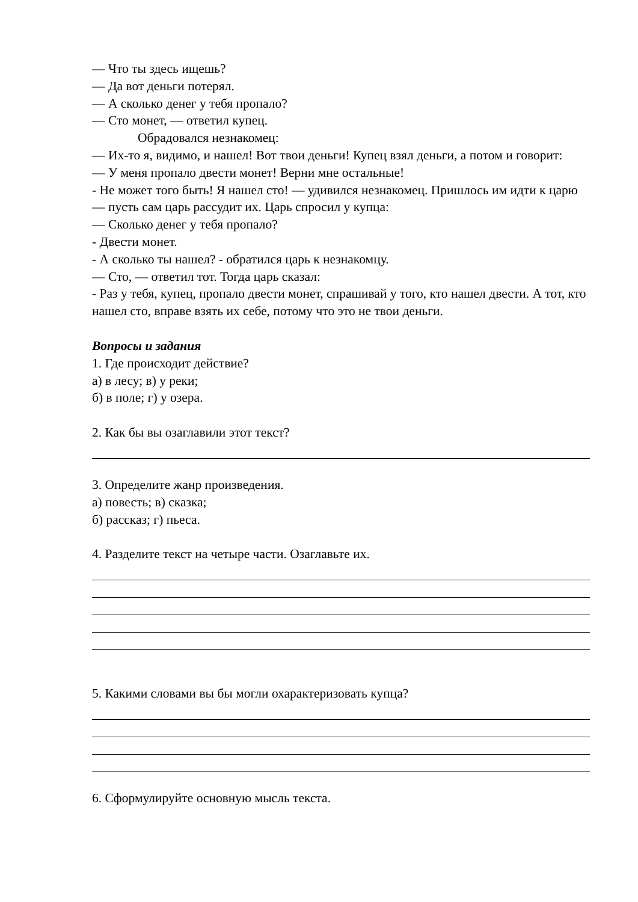— Что ты здесь ищешь?
— Да вот деньги потерял.
— А сколько денег у тебя пропало?
— Сто монет, — ответил купец.
Обрадовался незнакомец:
— Их-то я, видимо, и нашел! Вот твои деньги! Купец взял деньги, а потом и говорит:
— У меня пропало двести монет! Верни мне остальные!
- Не может того быть! Я нашел сто! — удивился незнакомец. Пришлось им идти к царю — пусть сам царь рассудит их. Царь спросил у купца:
— Сколько денег у тебя пропало?
- Двести монет.
- А сколько ты нашел? - обратился царь к незнакомцу.
— Сто, — ответил тот. Тогда царь сказал:
- Раз у тебя, купец, пропало двести монет, спрашивай у того, кто нашел двести. А тот, кто нашел сто, вправе взять их себе, потому что это не твои деньги.
Вопросы и задания
1. Где происходит действие?
а) в лесу; в) у реки;
б) в поле; г) у озера.
2. Как бы вы озаглавили этот текст?
3. Определите жанр произведения.
а) повесть; в) сказка;
б) рассказ; г) пьеса.
4. Разделите текст на четыре части. Озаглавьте их.
5. Какими словами вы бы могли охарактеризовать купца?
6. Сформулируйте основную мысль текста.